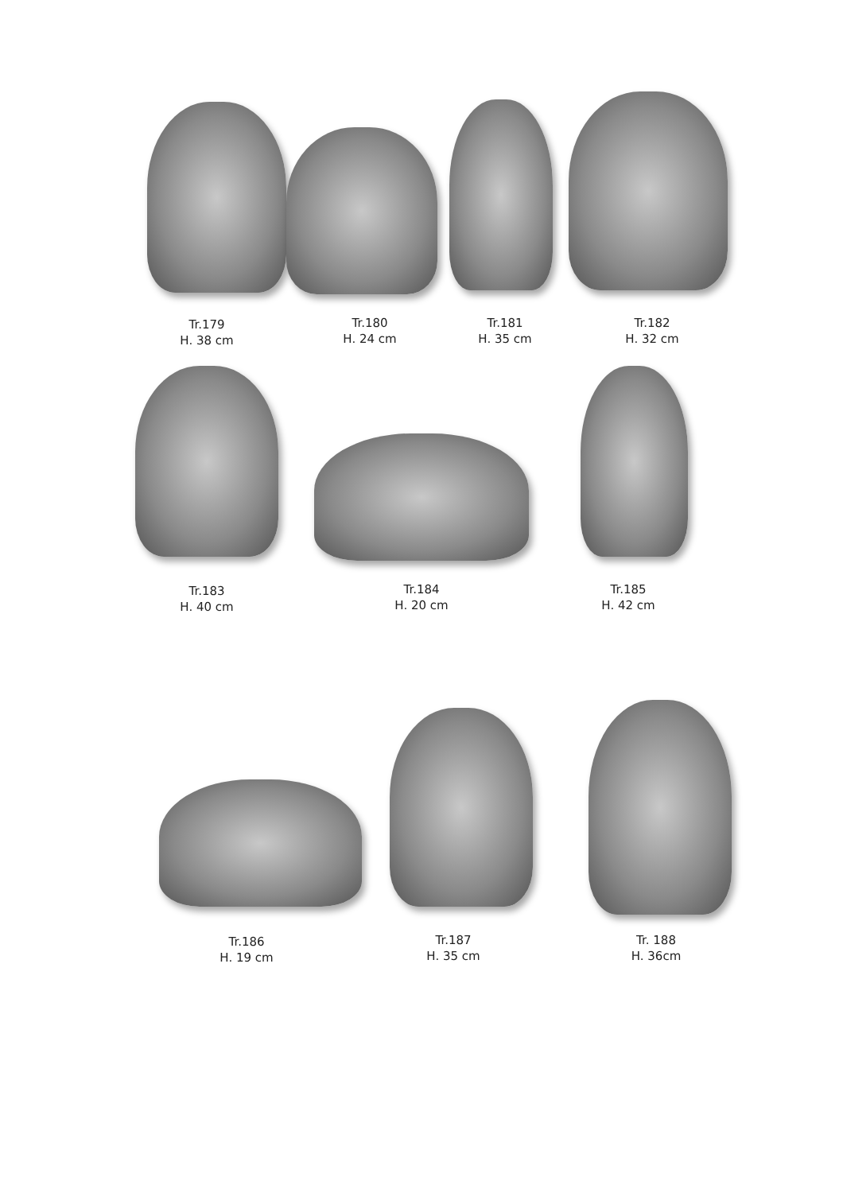Tr.179
H. 38 cm
Tr.180
H. 24 cm
Tr.181
H. 35 cm
Tr.182
H. 32 cm
Tr.183
H. 40 cm
Tr.184
H. 20 cm
Tr.185
H. 42 cm
Tr.186
H. 19 cm
Tr.187
H. 35 cm
Tr. 188
H. 36cm